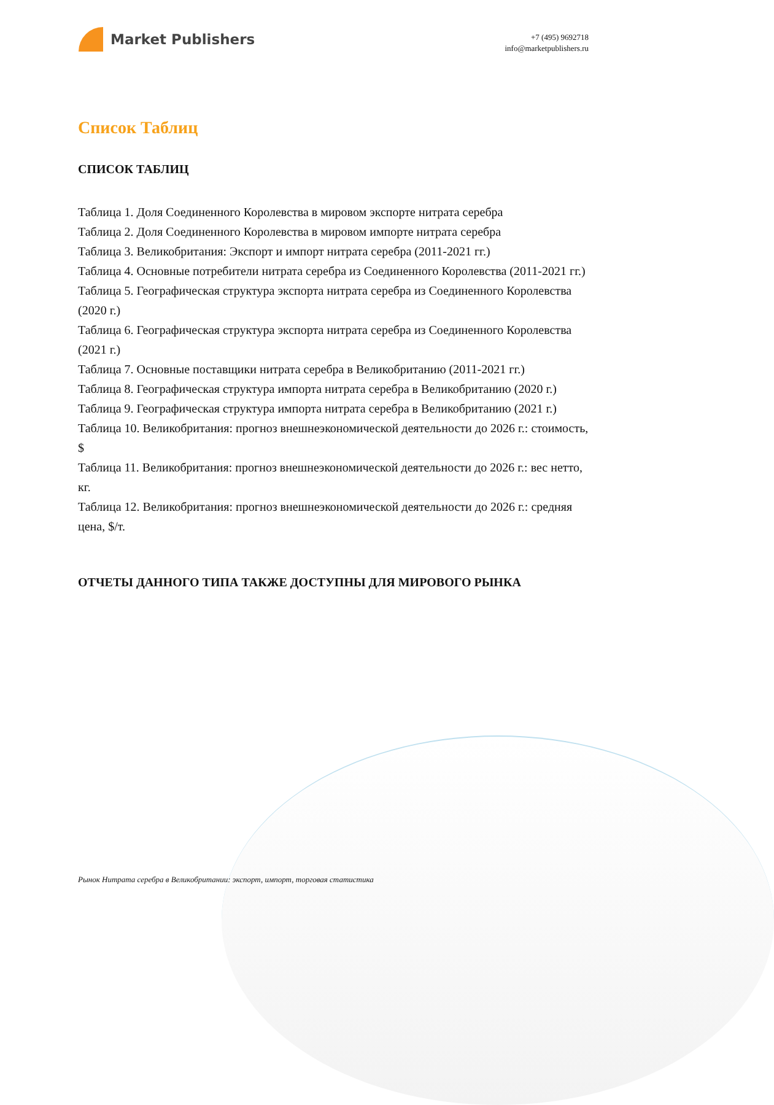Market Publishers
+7 (495) 9692718
info@marketpublishers.ru
Список Таблиц
СПИСОК ТАБЛИЦ
Таблица 1. Доля Соединенного Королевства в мировом экспорте нитрата серебра
Таблица 2. Доля Соединенного Королевства в мировом импорте нитрата серебра
Таблица 3. Великобритания: Экспорт и импорт нитрата серебра (2011-2021 гг.)
Таблица 4. Основные потребители нитрата серебра из Соединенного Королевства (2011-2021 гг.)
Таблица 5. Географическая структура экспорта нитрата серебра из Соединенного Королевства (2020 г.)
Таблица 6. Географическая структура экспорта нитрата серебра из Соединенного Королевства (2021 г.)
Таблица 7. Основные поставщики нитрата серебра в Великобританию (2011-2021 гг.)
Таблица 8. Географическая структура импорта нитрата серебра в Великобританию (2020 г.)
Таблица 9. Географическая структура импорта нитрата серебра в Великобританию (2021 г.)
Таблица 10. Великобритания: прогноз внешнеэкономической деятельности до 2026 г.: стоимость, $
Таблица 11. Великобритания: прогноз внешнеэкономической деятельности до 2026 г.: вес нетто, кг.
Таблица 12. Великобритания: прогноз внешнеэкономической деятельности до 2026 г.: средняя цена, $/т.
ОТЧЕТЫ ДАННОГО ТИПА ТАКЖЕ ДОСТУПНЫ ДЛЯ МИРОВОГО РЫНКА
Рынок Нитрата серебра в Великобритании: экспорт, импорт, торговая статистика